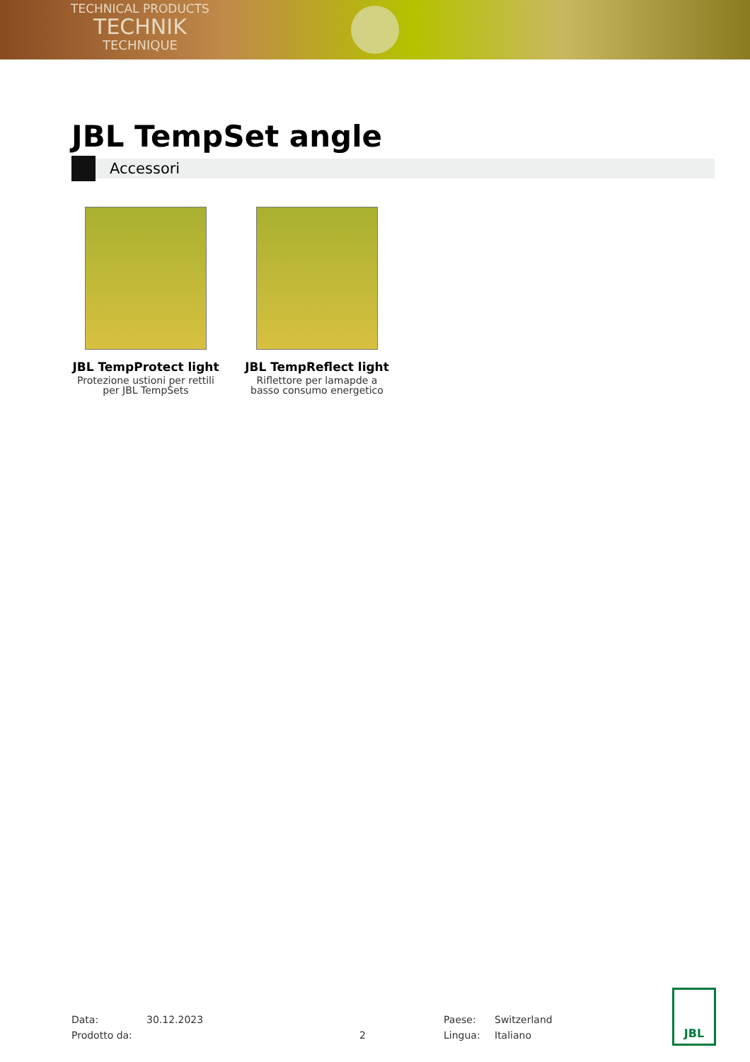TECHNICAL PRODUCTS
TECHNIK
TECHNIQUE
JBL TempSet angle
Accessori
JBL TempProtect light
Protezione ustioni per rettili per JBL TempSets
JBL TempReflect light
Riflettore per lamapde a basso consumo energetico
Data:
30.12.2023
Paese:
Switzerland
Prodotto da:
2
Lingua:
Italiano
JBL